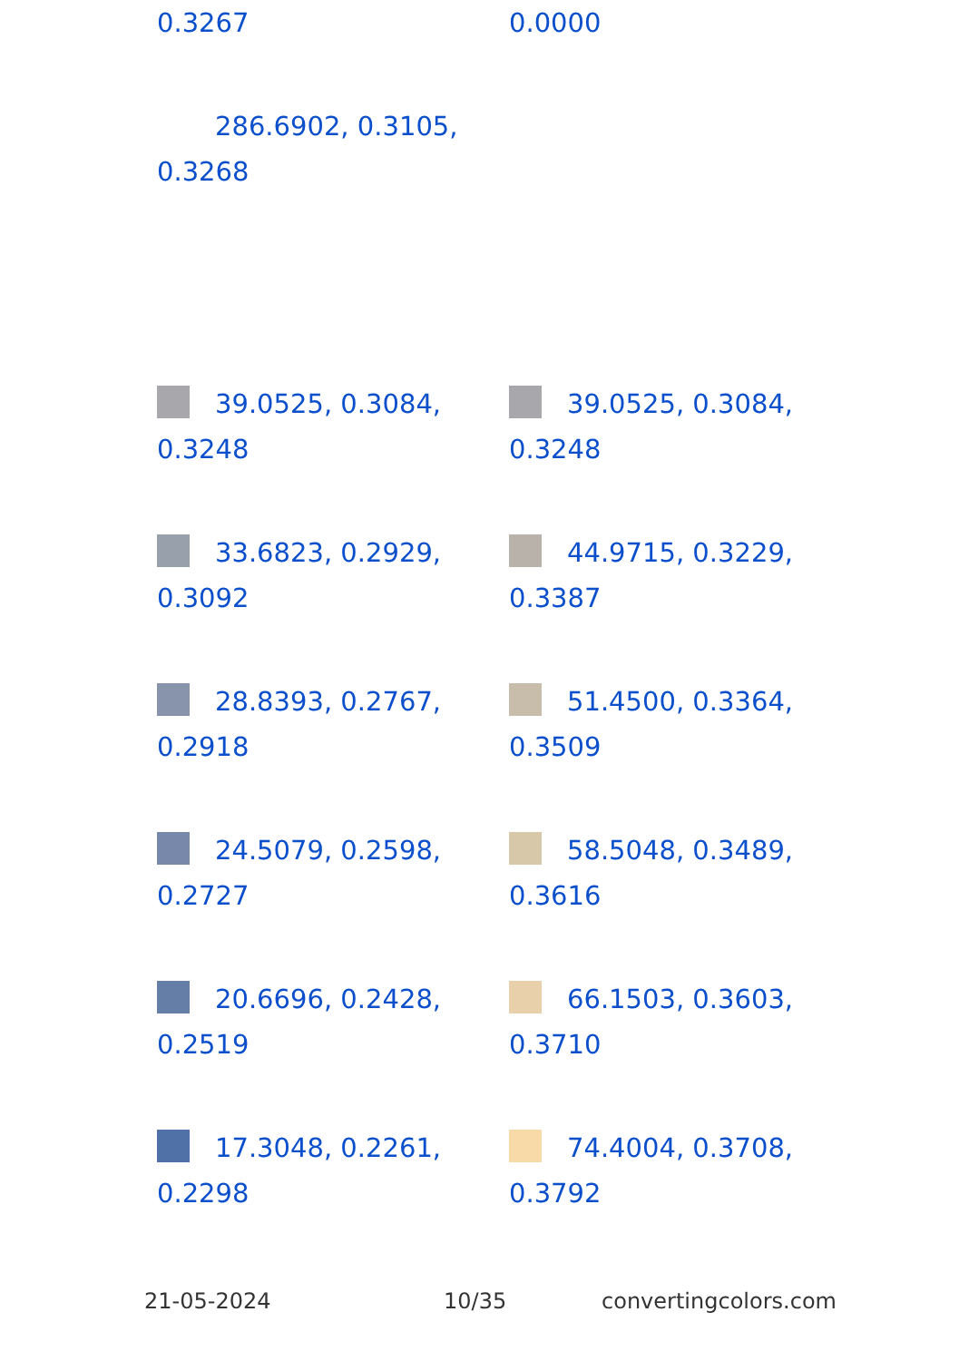0.3267 0.0000
286.6902, 0.3105, 0.3268
39.0525, 0.3084, 0.3248
39.0525, 0.3084, 0.3248
33.6823, 0.2929, 0.3092
44.9715, 0.3229, 0.3387
28.8393, 0.2767, 0.2918
51.4500, 0.3364, 0.3509
24.5079, 0.2598, 0.2727
58.5048, 0.3489, 0.3616
20.6696, 0.2428, 0.2519
66.1503, 0.3603, 0.3710
17.3048, 0.2261, 0.2298
74.4004, 0.3708, 0.3792
21-05-2024 10/35 convertingcolors.com